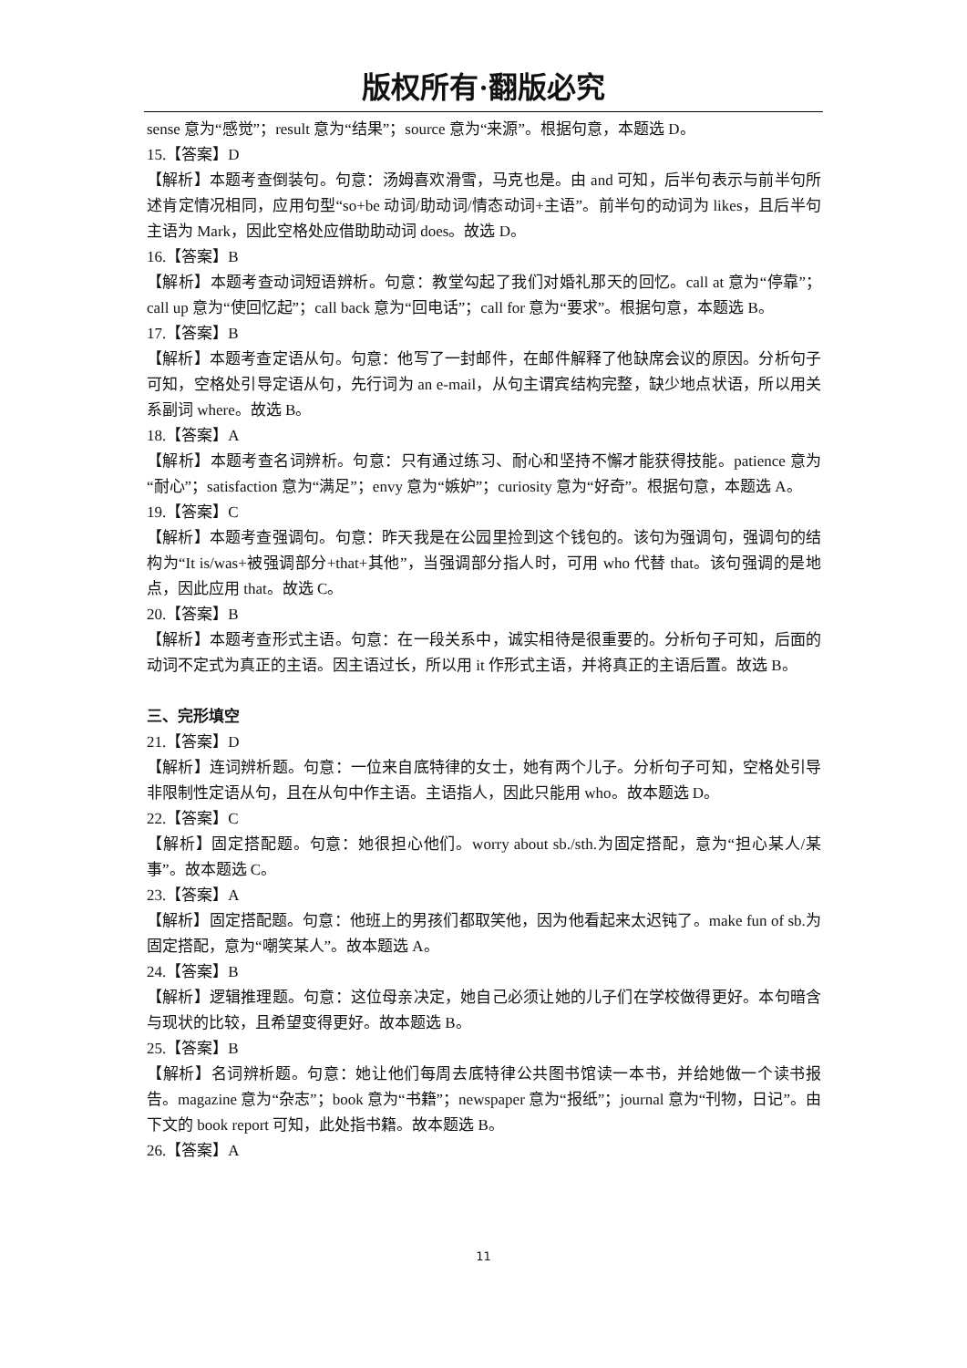版权所有·翻版必究
sense 意为“感觉”；result 意为“结果”；source 意为“来源”。根据句意，本题选 D。
15.【答案】D
【解析】本题考查倒装句。句意：汤姆喜欢滑雪，马克也是。由 and 可知，后半句表示与前半句所述肯定情况相同，应用句型“so+be 动词/助动词/情态动词+主语”。前半句的动词为 likes，且后半句主语为 Mark，因此空格处应借助助动词 does。故选 D。
16.【答案】B
【解析】本题考查动词短语辨析。句意：教堂勾起了我们对婚礼那天的回忆。call at 意为“停靠”；call up 意为“使回忆起”；call back 意为“回电话”；call for 意为“要求”。根据句意，本题选 B。
17.【答案】B
【解析】本题考查定语从句。句意：他写了一封邮件，在邮件解释了他缺席会议的原因。分析句子可知，空格处引导定语从句，先行词为 an e-mail，从句主谓宾结构完整，缺少地点状语，所以用关系副词 where。故选 B。
18.【答案】A
【解析】本题考查名词辨析。句意：只有通过练习、耐心和坚持不懈才能获得技能。patience 意为“耐心”；satisfaction 意为“满足”；envy 意为“嫉妒”；curiosity 意为“好奇”。根据句意，本题选 A。
19.【答案】C
【解析】本题考查强调句。句意：昨天我是在公园里捡到这个钱包的。该句为强调句，强调句的结构为“It is/was+被强调部分+that+其他”，当强调部分指人时，可用 who 代替 that。该句强调的是地点，因此应用 that。故选 C。
20.【答案】B
【解析】本题考查形式主语。句意：在一段关系中，诚实相待是很重要的。分析句子可知，后面的动词不定式为真正的主语。因主语过长，所以用 it 作形式主语，并将真正的主语后置。故选 B。
三、完形填空
21.【答案】D
【解析】连词辨析题。句意：一位来自底特律的女士，她有两个儿子。分析句子可知，空格处引导非限制性定语从句，且在从句中作主语。主语指人，因此只能用 who。故本题选 D。
22.【答案】C
【解析】固定搭配题。句意：她很担心他们。worry about sb./sth.为固定搭配，意为“担心某人/某事”。故本题选 C。
23.【答案】A
【解析】固定搭配题。句意：他班上的男孩们都取笑他，因为他看起来太迟钝了。make fun of sb.为固定搭配，意为“嘲笑某人”。故本题选 A。
24.【答案】B
【解析】逻辑推理题。句意：这位母亲决定，她自己必须让她的儿子们在学校做得更好。本句暗含与现状的比较，且希望变得更好。故本题选 B。
25.【答案】B
【解析】名词辨析题。句意：她让他们每周去底特律公共图书馆读一本书，并给她做一个读书报告。magazine 意为“杂志”；book 意为“书籍”；newspaper 意为“报纸”；journal 意为“刊物，日记”。由下文的 book report 可知，此处指书籍。故本题选 B。
26.【答案】A
11